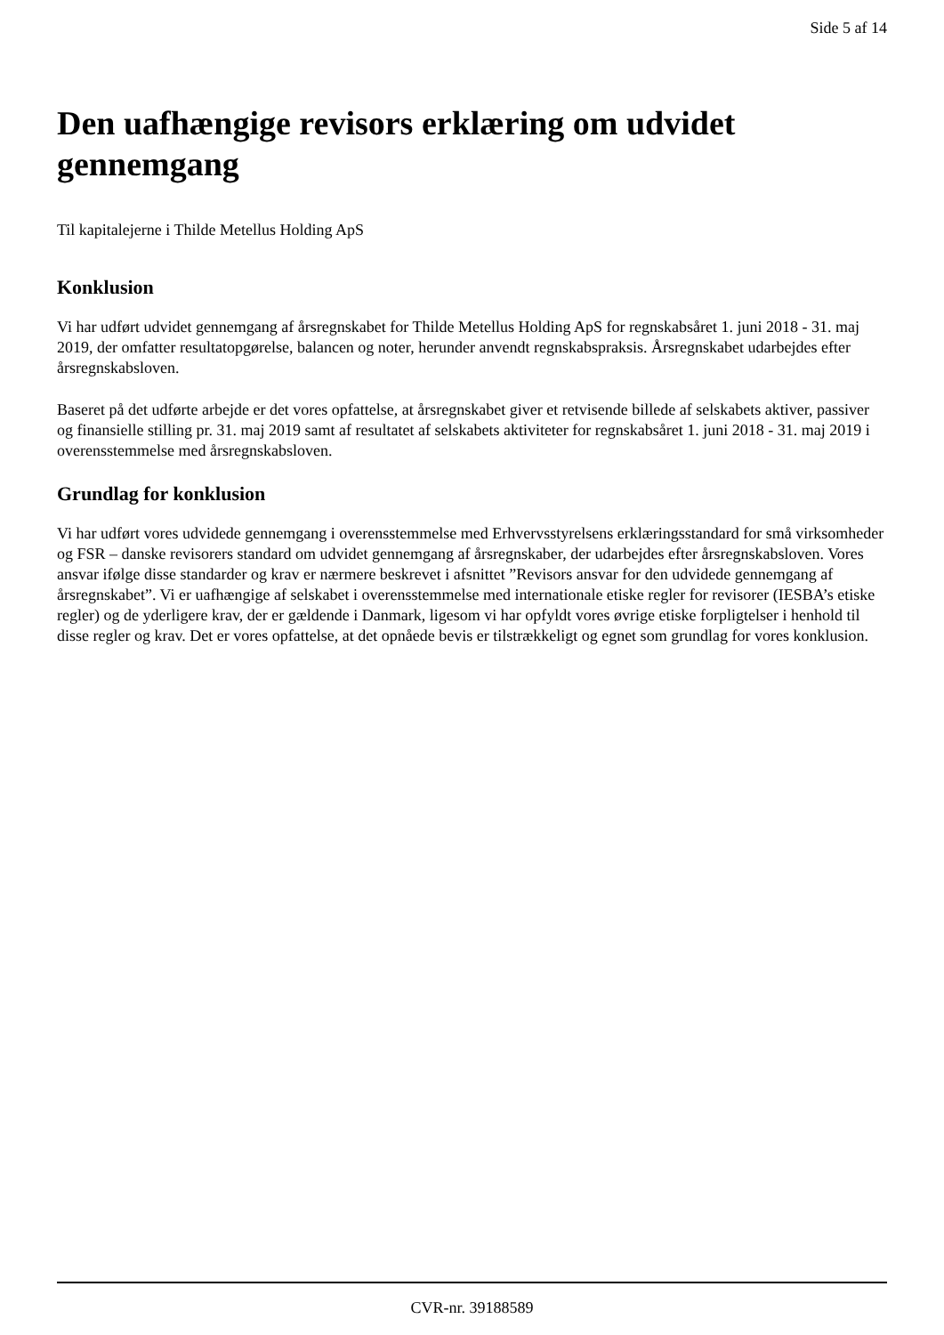Side 5 af 14
Den uafhængige revisors erklæring om udvidet gennemgang
Til kapitalejerne i Thilde Metellus Holding ApS
Konklusion
Vi har udført udvidet gennemgang af årsregnskabet for Thilde Metellus Holding ApS for regnskabsåret 1. juni 2018 - 31. maj 2019, der omfatter resultatopgørelse, balancen og noter, herunder anvendt regnskabspraksis. Årsregnskabet udarbejdes efter årsregnskabsloven.
Baseret på det udførte arbejde er det vores opfattelse, at årsregnskabet giver et retvisende billede af selskabets aktiver, passiver og finansielle stilling pr. 31. maj 2019 samt af resultatet af selskabets aktiviteter for regnskabsåret 1. juni 2018 - 31. maj 2019 i overensstemmelse med årsregnskabsloven.
Grundlag for konklusion
Vi har udført vores udvidede gennemgang i overensstemmelse med Erhvervsstyrelsens erklæringsstandard for små virksomheder og FSR – danske revisorers standard om udvidet gennemgang af årsregnskaber, der udarbejdes efter årsregnskabsloven. Vores ansvar ifølge disse standarder og krav er nærmere beskrevet i afsnittet ”Revisors ansvar for den udvidede gennemgang af årsregnskabet”. Vi er uafhængige af selskabet i overensstemmelse med internationale etiske regler for revisorer (IESBA’s etiske regler) og de yderligere krav, der er gældende i Danmark, ligesom vi har opfyldt vores øvrige etiske forpligtelser i henhold til disse regler og krav. Det er vores opfattelse, at det opnåede bevis er tilstrækkeligt og egnet som grundlag for vores konklusion.
CVR-nr. 39188589